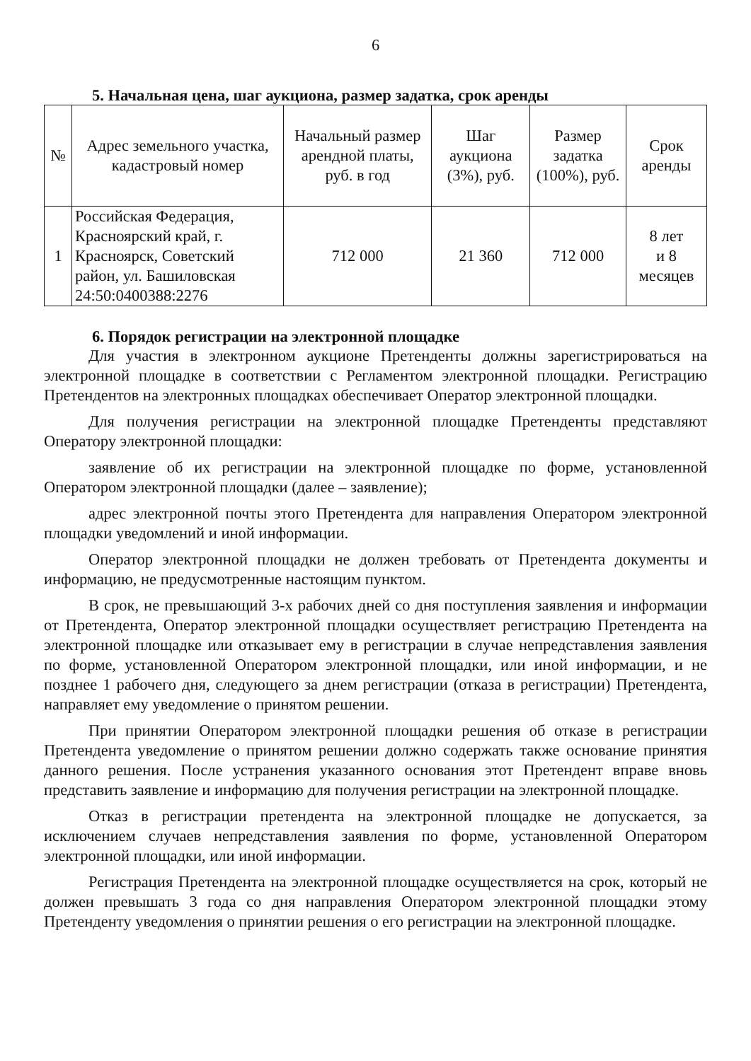6
5. Начальная цена, шаг аукциона, размер задатка, срок аренды
| № | Адрес земельного участка, кадастровый номер | Начальный размер арендной платы, руб. в год | Шаг аукциона (3%), руб. | Размер задатка (100%), руб. | Срок аренды |
| --- | --- | --- | --- | --- | --- |
| 1 | Российская Федерация, Красноярский край, г. Красноярск, Советский район, ул. Башиловская 24:50:0400388:2276 | 712 000 | 21 360 | 712 000 | 8 лет и 8 месяцев |
6. Порядок регистрации на электронной площадке
Для участия в электронном аукционе Претенденты должны зарегистрироваться на электронной площадке в соответствии с Регламентом электронной площадки. Регистрацию Претендентов на электронных площадках обеспечивает Оператор электронной площадки.
Для получения регистрации на электронной площадке Претенденты представляют Оператору электронной площадки:
заявление об их регистрации на электронной площадке по форме, установленной Оператором электронной площадки (далее – заявление);
адрес электронной почты этого Претендента для направления Оператором электронной площадки уведомлений и иной информации.
Оператор электронной площадки не должен требовать от Претендента документы и информацию, не предусмотренные настоящим пунктом.
В срок, не превышающий 3-х рабочих дней со дня поступления заявления и информации от Претендента, Оператор электронной площадки осуществляет регистрацию Претендента на электронной площадке или отказывает ему в регистрации в случае непредставления заявления по форме, установленной Оператором электронной площадки, или иной информации, и не позднее 1 рабочего дня, следующего за днем регистрации (отказа в регистрации) Претендента, направляет ему уведомление о принятом решении.
При принятии Оператором электронной площадки решения об отказе в регистрации Претендента уведомление о принятом решении должно содержать также основание принятия данного решения. После устранения указанного основания этот Претендент вправе вновь представить заявление и информацию для получения регистрации на электронной площадке.
Отказ в регистрации претендента на электронной площадке не допускается, за исключением случаев непредставления заявления по форме, установленной Оператором электронной площадки, или иной информации.
Регистрация Претендента на электронной площадке осуществляется на срок, который не должен превышать 3 года со дня направления Оператором электронной площадки этому Претенденту уведомления о принятии решения о его регистрации на электронной площадке.